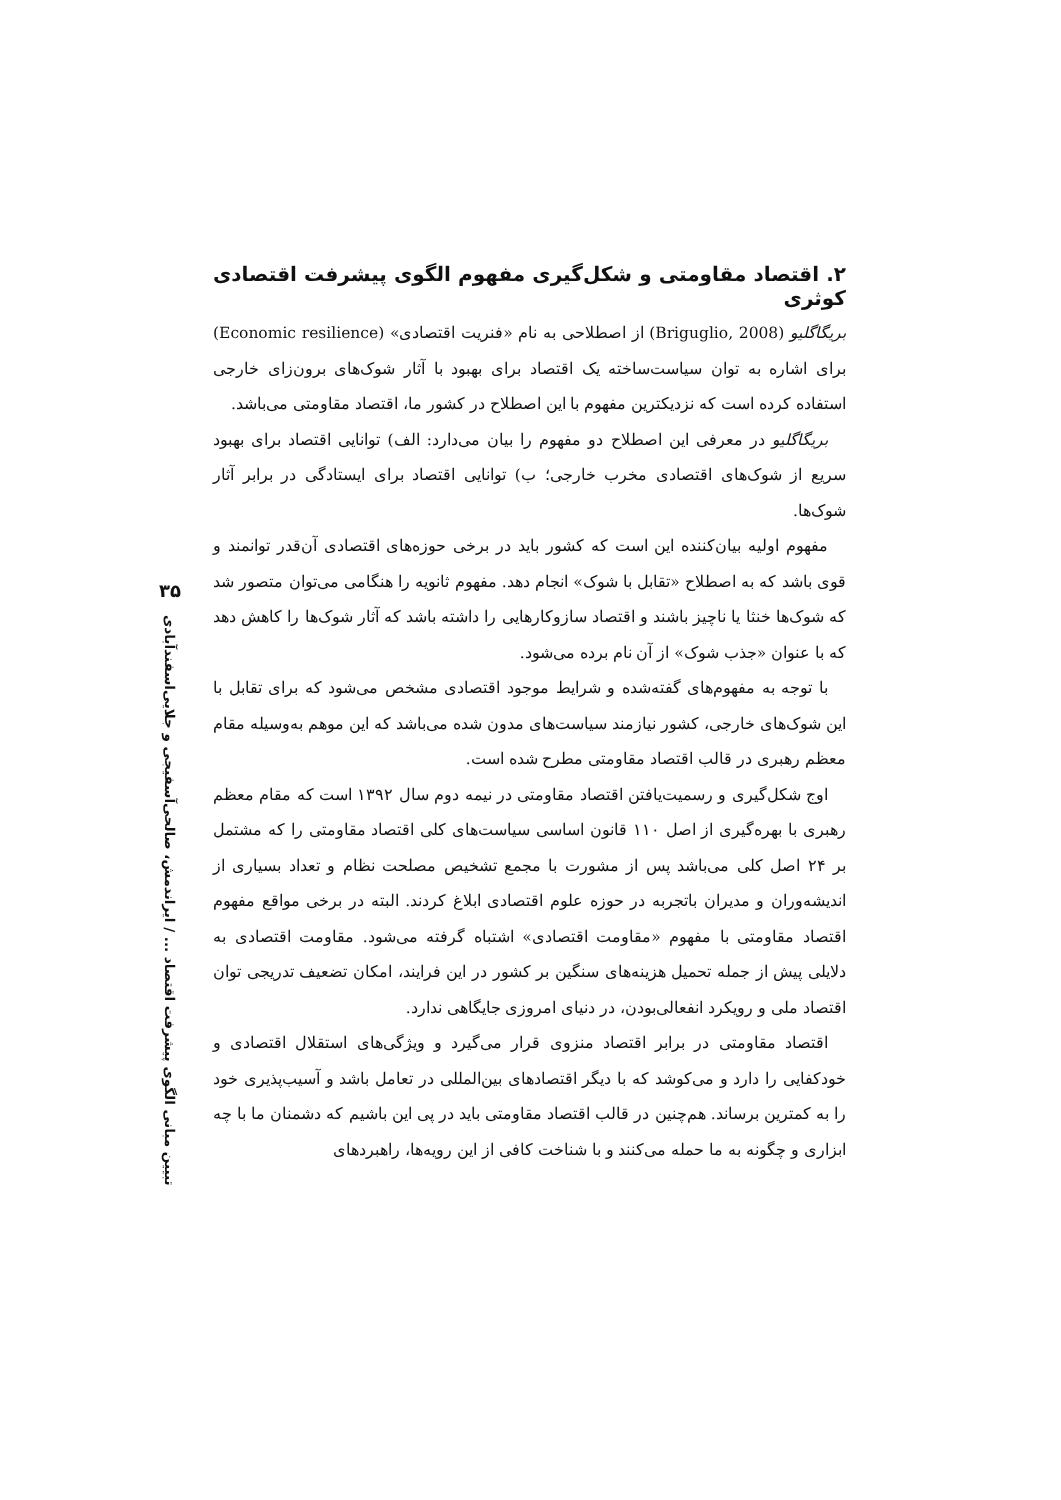۲. اقتصاد مقاومتی و شکل‌گیری مفهوم الگوی پیشرفت اقتصادی کوثری
بریگاگلیو (Briguglio, 2008) از اصطلاحی به نام «فنریت اقتصادی» (Economic resilience) برای اشاره به توان سیاست‌ساخته یک اقتصاد برای بهبود با آثار شوک‌های برون‌زای خارجی استفاده کرده است که نزدیکترین مفهوم با این اصطلاح در کشور ما، اقتصاد مقاومتی می‌باشد.
بریگاگلیو در معرفی این اصطلاح دو مفهوم را بیان می‌دارد: الف) توانایی اقتصاد برای بهبود سریع از شوک‌های اقتصادی مخرب خارجی؛ ب) توانایی اقتصاد برای ایستادگی در برابر آثار شوک‌ها.
مفهوم اولیه بیان‌کننده این است که کشور باید در برخی حوزه‌های اقتصادی آن‌قدر توانمند و قوی باشد که به اصطلاح «تقابل با شوک» انجام دهد. مفهوم ثانویه را هنگامی می‌توان متصور شد که شوک‌ها خنثا یا ناچیز باشند و اقتصاد سازوکارهایی را داشته باشد که آثار شوک‌ها را کاهش دهد که با عنوان «جذب شوک» از آن نام برده می‌شود.
با توجه به مفهوم‌های گفته‌شده و شرایط موجود اقتصادی مشخص می‌شود که برای تقابل با این شوک‌های خارجی، کشور نیازمند سیاست‌های مدون شده می‌باشد که این موهم به‌وسیله مقام معظم رهبری در قالب اقتصاد مقاومتی مطرح شده است.
اوج شکل‌گیری و رسمیت‌یافتن اقتصاد مقاومتی در نیمه دوم سال ۱۳۹۲ است که مقام معظم رهبری با بهره‌گیری از اصل ۱۱۰ قانون اساسی سیاست‌های کلی اقتصاد مقاومتی را که مشتمل بر ۲۴ اصل کلی می‌باشد پس از مشورت با مجمع تشخیص مصلحت نظام و تعداد بسیاری از اندیشه‌وران و مدیران باتجربه در حوزه علوم اقتصادی ابلاغ کردند. البته در برخی مواقع مفهوم اقتصاد مقاومتی با مفهوم «مقاومت اقتصادی» اشتباه گرفته می‌شود. مقاومت اقتصادی به دلایلی پیش از جمله تحمیل هزینه‌های سنگین بر کشور در این فرایند، امکان تضعیف تدریجی توان اقتصاد ملی و رویکرد انفعالی‌بودن، در دنیای امروزی جایگاهی ندارد.
اقتصاد مقاومتی در برابر اقتصاد منزوی قرار می‌گیرد و ویژگی‌های استقلال اقتصادی و خودکفایی را دارد و می‌کوشد که با دیگر اقتصادهای بین‌المللی در تعامل باشد و آسیب‌پذیری خود را به کمترین برساند. هم‌چنین در قالب اقتصاد مقاومتی باید در پی این باشیم که دشمنان ما با چه ابزاری و چگونه به ما حمله می‌کنند و با شناخت کافی از این رویه‌ها، راهبردهای
۳۵
تبیین مبانی الگوی پیشرفت اقتصاد ... / ایراندمش، صالحی‌آسفیجی و جلایی‌اسفندآبادی